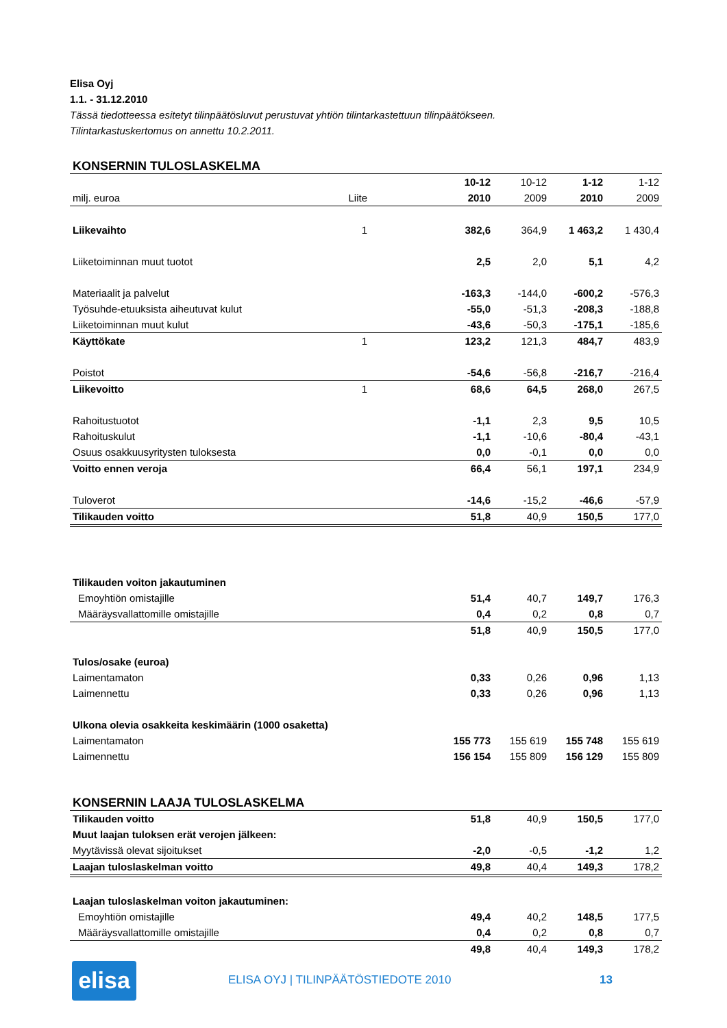Elisa Oyj
1.1. - 31.12.2010
Tässä tiedotteessa esitetyt tilinpäätösluvut perustuvat yhtiön tilintarkastettuun tilinpäätökseen.
Tilintarkastuskertomus on annettu 10.2.2011.
KONSERNIN TULOSLASKELMA
| | | | 10-12 | 10-12 | 1-12 | 1-12 |
| milj. euroa | Liite | | 2010 | 2009 | 2010 | 2009 |
| Liikevaihto | 1 | | 382,6 | 364,9 | 1 463,2 | 1 430,4 |
| Liiketoiminnan muut tuotot | | | 2,5 | 2,0 | 5,1 | 4,2 |
| Materiaalit ja palvelut | | | -163,3 | -144,0 | -600,2 | -576,3 |
| Työsuhde-etuuksista aiheutuvat kulut | | | -55,0 | -51,3 | -208,3 | -188,8 |
| Liiketoiminnan muut kulut | | | -43,6 | -50,3 | -175,1 | -185,6 |
| Käyttökate | 1 | | 123,2 | 121,3 | 484,7 | 483,9 |
| Poistot | | | -54,6 | -56,8 | -216,7 | -216,4 |
| Liikevoitto | 1 | | 68,6 | 64,5 | 268,0 | 267,5 |
| Rahoitustuotot | | | -1,1 | 2,3 | 9,5 | 10,5 |
| Rahoituskulut | | | -1,1 | -10,6 | -80,4 | -43,1 |
| Osuus osakkuusyritysten tuloksesta | | | 0,0 | -0,1 | 0,0 | 0,0 |
| Voitto ennen veroja | | | 66,4 | 56,1 | 197,1 | 234,9 |
| Tuloverot | | | -14,6 | -15,2 | -46,6 | -57,9 |
| Tilikauden voitto | | | 51,8 | 40,9 | 150,5 | 177,0 |
| Tilikauden voiton jakautuminen | | | | | | |
| Emoyhtiön omistajille | | | 51,4 | 40,7 | 149,7 | 176,3 |
| Määräysvallattomille omistajille | | | 0,4 | 0,2 | 0,8 | 0,7 |
| | | | 51,8 | 40,9 | 150,5 | 177,0 |
| Tulos/osake (euroa) | | | | | | |
| Laimentamaton | | | 0,33 | 0,26 | 0,96 | 1,13 |
| Laimennettu | | | 0,33 | 0,26 | 0,96 | 1,13 |
| Ulkona olevia osakkeita keskimäärin (1000 osaketta) | | | | | | |
| Laimentamaton | | | 155 773 | 155 619 | 155 748 | 155 619 |
| Laimennettu | | | 156 154 | 155 809 | 156 129 | 155 809 |
KONSERNIN LAAJA TULOSLASKELMA
| Tilikauden voitto | | | 51,8 | 40,9 | 150,5 | 177,0 |
| Muut laajan tuloksen erät verojen jälkeen: | | | | | | |
| Myytävissä olevat sijoitukset | | | -2,0 | -0,5 | -1,2 | 1,2 |
| Laajan tuloslaskelman voitto | | | 49,8 | 40,4 | 149,3 | 178,2 |
| Laajan tuloslaskelman voiton jakautuminen: | | | | | | |
| Emoyhtiön omistajille | | | 49,4 | 40,2 | 148,5 | 177,5 |
| Määräysvallattomille omistajille | | | 0,4 | 0,2 | 0,8 | 0,7 |
| | | | 49,8 | 40,4 | 149,3 | 178,2 |
elisa
ELISA OYJ | TILINPÄÄTÖSTIEDOTE 2010
13